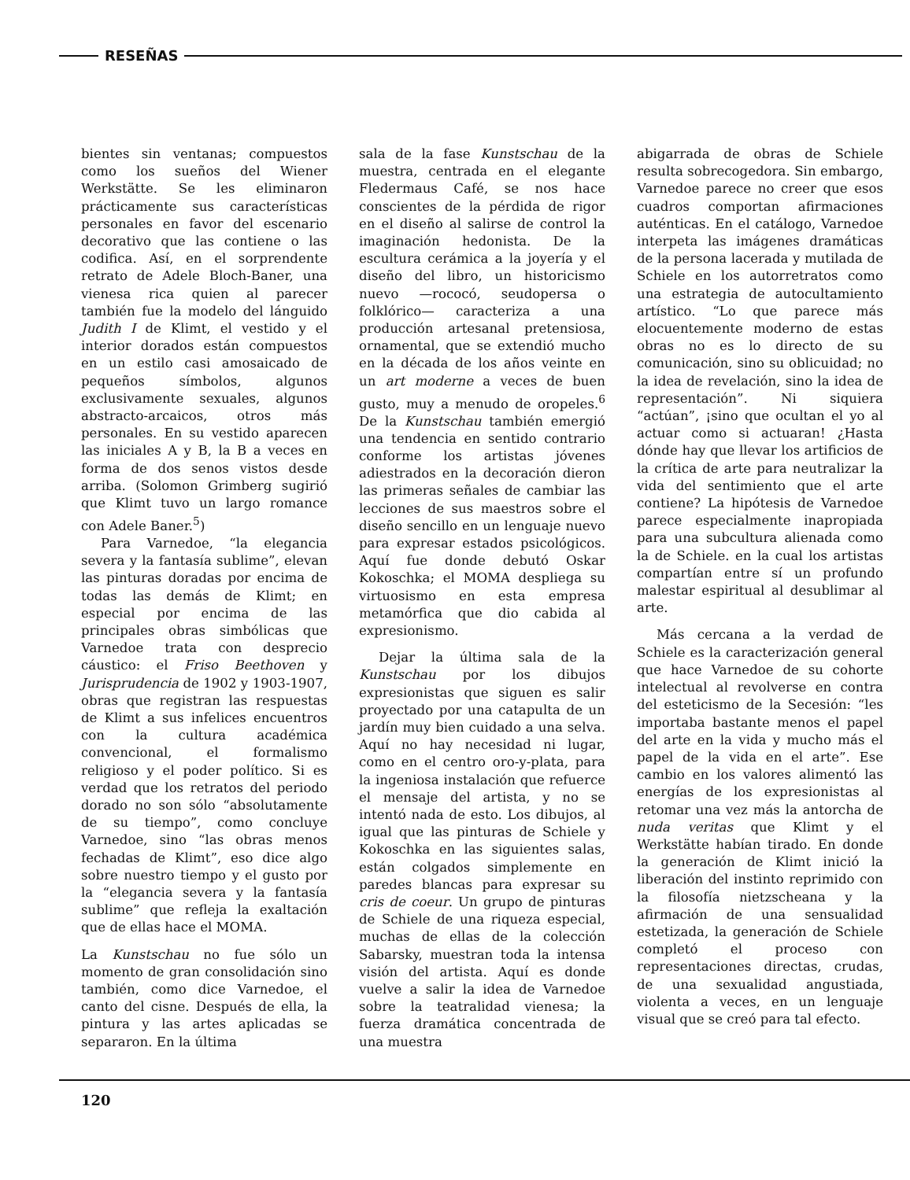RESEÑAS
bientes sin ventanas; compuestos como los sueños del Wiener Werkstätte. Se les eliminaron prácticamente sus características personales en favor del escenario decorativo que las contiene o las codifica. Así, en el sorprendente retrato de Adele Bloch-Baner, una vienesa rica quien al parecer también fue la modelo del lánguido Judith I de Klimt, el vestido y el interior dorados están compuestos en un estilo casi amosaicado de pequeños símbolos, algunos exclusivamente sexuales, algunos abstracto-arcaicos, otros más personales. En su vestido aparecen las iniciales A y B, la B a veces en forma de dos senos vistos desde arriba. (Solomon Grimberg sugirió que Klimt tuvo un largo romance con Adele Baner.<sup>5</sup>)
Para Varnedoe, “la elegancia severa y la fantasía sublime”, elevan las pinturas doradas por encima de todas las demás de Klimt; en especial por encima de las principales obras simbólicas que Varnedoe trata con desprecio cáustico: el Friso Beethoven y Jurisprudencia de 1902 y 1903-1907, obras que registran las respuestas de Klimt a sus infelices encuentros con la cultura académica convencional, el formalismo religioso y el poder político. Si es verdad que los retratos del periodo dorado no son sólo “absolutamente de su tiempo”, como concluye Varnedoe, sino “las obras menos fechadas de Klimt”, eso dice algo sobre nuestro tiempo y el gusto por la “elegancia severa y la fantasía sublime” que refleja la exaltación que de ellas hace el MOMA.
La Kunstschau no fue sólo un momento de gran consolidación sino también, como dice Varnedoe, el canto del cisne. Después de ella, la pintura y las artes aplicadas se separaron. En la última
sala de la fase Kunstschau de la muestra, centrada en el elegante Fledermaus Café, se nos hace conscientes de la pérdida de rigor en el diseño al salirse de control la imaginación hedonista. De la escultura cerámica a la joyería y el diseño del libro, un historicismo nuevo —rococó, seudopersa o folklórico— caracteriza a una producción artesanal pretensiosa, ornamental, que se extendió mucho en la década de los años veinte en un art moderne a veces de buen gusto, muy a menudo de oropeles.<sup>6</sup> De la Kunstschau también emergió una tendencia en sentido contrario conforme los artistas jóvenes adiestrados en la decoración dieron las primeras señales de cambiar las lecciones de sus maestros sobre el diseño sencillo en un lenguaje nuevo para expresar estados psicológicos. Aquí fue donde debutó Oskar Kokoschka; el MOMA despliega su virtuosismo en esta empresa metamórfica que dio cabida al expresionismo.
Dejar la última sala de la Kunstschau por los dibujos expresionistas que siguen es salir proyectado por una catapulta de un jardín muy bien cuidado a una selva. Aquí no hay necesidad ni lugar, como en el centro oro-y-plata, para la ingeniosa instalación que refuerce el mensaje del artista, y no se intentó nada de esto. Los dibujos, al igual que las pinturas de Schiele y Kokoschka en las siguientes salas, están colgados simplemente en paredes blancas para expresar su cris de coeur. Un grupo de pinturas de Schiele de una riqueza especial, muchas de ellas de la colección Sabarsky, muestran toda la intensa visión del artista. Aquí es donde vuelve a salir la idea de Varnedoe sobre la teatralidad vienesa; la fuerza dramática concentrada de una muestra
abigarrada de obras de Schiele resulta sobrecogedora. Sin embargo, Varnedoe parece no creer que esos cuadros comportan afirmaciones auténticas. En el catálogo, Varnedoe interpeta las imágenes dramáticas de la persona lacerada y mutilada de Schiele en los autorretratos como una estrategia de autocultamiento artístico. “Lo que parece más elocuentemente moderno de estas obras no es lo directo de su comunicación, sino su oblicuidad; no la idea de revelación, sino la idea de representación”. Ni siquiera “actúan”, ¡sino que ocultan el yo al actuar como si actuaran! ¿Hasta dónde hay que llevar los artificios de la crítica de arte para neutralizar la vida del sentimiento que el arte contiene? La hipótesis de Varnedoe parece especialmente inapropiada para una subcultura alienada como la de Schiele. en la cual los artistas compartían entre sí un profundo malestar espiritual al desublimar al arte.
Más cercana a la verdad de Schiele es la caracterización general que hace Varnedoe de su cohorte intelectual al revolverse en contra del esteticismo de la Secesión: “les importaba bastante menos el papel del arte en la vida y mucho más el papel de la vida en el arte”. Ese cambio en los valores alimentó las energías de los expresionistas al retomar una vez más la antorcha de nuda veritas que Klimt y el Werkstätte habían tirado. En donde la generación de Klimt inició la liberación del instinto reprimido con la filosofía nietzscheana y la afirmación de una sensualidad estetizada, la generación de Schiele completó el proceso con representaciones directas, crudas, de una sexualidad angustiada, violenta a veces, en un lenguaje visual que se creó para tal efecto.
120